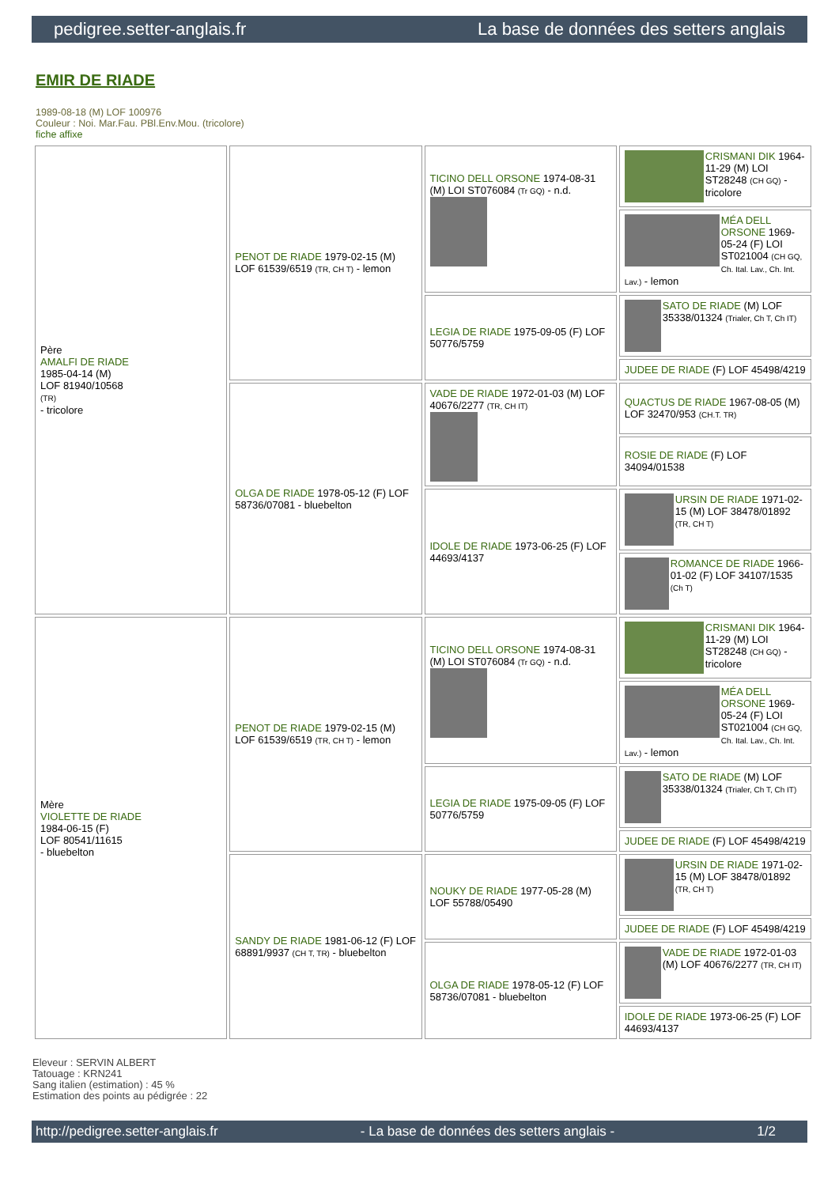pedigree.setter-anglais.fr La base de données des setters anglais
EMIR DE RIADE
1989-08-18 (M) LOF 100976
Couleur : Noi. Mar.Fau. PBl.Env.Mou. (tricolore)
fiche affixe
| Père AMALFI DE RIADE 1985-04-14 (M) LOF 81940/10568 (TR) - tricolore | PENOT DE RIADE 1979-02-15 (M) LOF 61539/6519 (TR, CH T) - lemon | TICINO DELL ORSONE 1974-08-31 (M) LOI ST076084 (Tr GQ) - n.d. | CRISMANI DIK 1964-11-29 (M) LOI ST28248 (CH GQ) - tricolore |
| | | | MÉA DELL ORSONE 1969-05-24 (F) LOI ST021004 (CH GQ, Ch. Ital. Lav., Ch. Int. Lav.) - lemon |
| | | LEGIA DE RIADE 1975-09-05 (F) LOF 50776/5759 | SATO DE RIADE (M) LOF 35338/01324 (Trialer, Ch T, Ch IT) |
| | | | JUDEE DE RIADE (F) LOF 45498/4219 |
| | OLGA DE RIADE 1978-05-12 (F) LOF 58736/07081 - bluebelton | VADE DE RIADE 1972-01-03 (M) LOF 40676/2277 (TR, CH IT) | QUACTUS DE RIADE 1967-08-05 (M) LOF 32470/953 (CH.T. TR) |
| | | | ROSIE DE RIADE (F) LOF 34094/01538 |
| | | IDOLE DE RIADE 1973-06-25 (F) LOF 44693/4137 | URSIN DE RIADE 1971-02-15 (M) LOF 38478/01892 (TR, CH T) |
| | | | ROMANCE DE RIADE 1966-01-02 (F) LOF 34107/1535 (Ch T) |
| Mère VIOLETTE DE RIADE 1984-06-15 (F) LOF 80541/11615 - bluebelton | PENOT DE RIADE 1979-02-15 (M) LOF 61539/6519 (TR, CH T) - lemon | TICINO DELL ORSONE 1974-08-31 (M) LOI ST076084 (Tr GQ) - n.d. | CRISMANI DIK 1964-11-29 (M) LOI ST28248 (CH GQ) - tricolore |
| | | | MÉA DELL ORSONE 1969-05-24 (F) LOI ST021004 (CH GQ, Ch. Ital. Lav., Ch. Int. Lav.) - lemon |
| | | LEGIA DE RIADE 1975-09-05 (F) LOF 50776/5759 | SATO DE RIADE (M) LOF 35338/01324 (Trialer, Ch T, Ch IT) |
| | | | JUDEE DE RIADE (F) LOF 45498/4219 |
| | SANDY DE RIADE 1981-06-12 (F) LOF 68891/9937 (CH T, TR) - bluebelton | NOUKY DE RIADE 1977-05-28 (M) LOF 55788/05490 | URSIN DE RIADE 1971-02-15 (M) LOF 38478/01892 (TR, CH T) |
| | | | JUDEE DE RIADE (F) LOF 45498/4219 |
| | | OLGA DE RIADE 1978-05-12 (F) LOF 58736/07081 - bluebelton | VADE DE RIADE 1972-01-03 (M) LOF 40676/2277 (TR, CH IT) |
| | | | IDOLE DE RIADE 1973-06-25 (F) LOF 44693/4137 |
Eleveur : SERVIN ALBERT
Tatouage : KRN241
Sang italien (estimation) : 45 %
Estimation des points au pédigrée : 22
http://pedigree.setter-anglais.fr - La base de données des setters anglais - 1/2